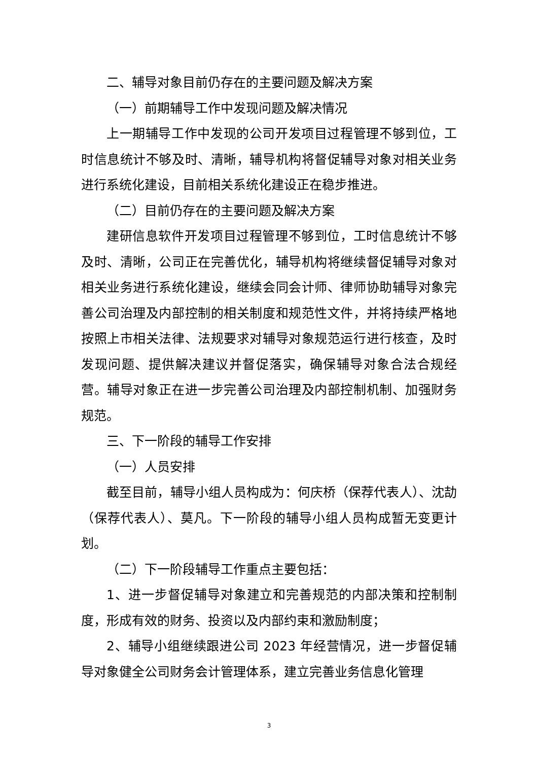二、辅导对象目前仍存在的主要问题及解决方案
（一）前期辅导工作中发现问题及解决情况
上一期辅导工作中发现的公司开发项目过程管理不够到位，工时信息统计不够及时、清晰，辅导机构将督促辅导对象对相关业务进行系统化建设，目前相关系统化建设正在稳步推进。
（二）目前仍存在的主要问题及解决方案
建研信息软件开发项目过程管理不够到位，工时信息统计不够及时、清晰，公司正在完善优化，辅导机构将继续督促辅导对象对相关业务进行系统化建设，继续会同会计师、律师协助辅导对象完善公司治理及内部控制的相关制度和规范性文件，并将持续严格地按照上市相关法律、法规要求对辅导对象规范运行进行核查，及时发现问题、提供解决建议并督促落实，确保辅导对象合法合规经营。辅导对象正在进一步完善公司治理及内部控制机制、加强财务规范。
三、下一阶段的辅导工作安排
（一）人员安排
截至目前，辅导小组人员构成为：何庆桥（保荐代表人）、沈劼（保荐代表人）、莫凡。下一阶段的辅导小组人员构成暂无变更计划。
（二）下一阶段辅导工作重点主要包括：
1、进一步督促辅导对象建立和完善规范的内部决策和控制制度，形成有效的财务、投资以及内部约束和激励制度；
2、辅导小组继续跟进公司 2023 年经营情况，进一步督促辅导对象健全公司财务会计管理体系，建立完善业务信息化管理
3